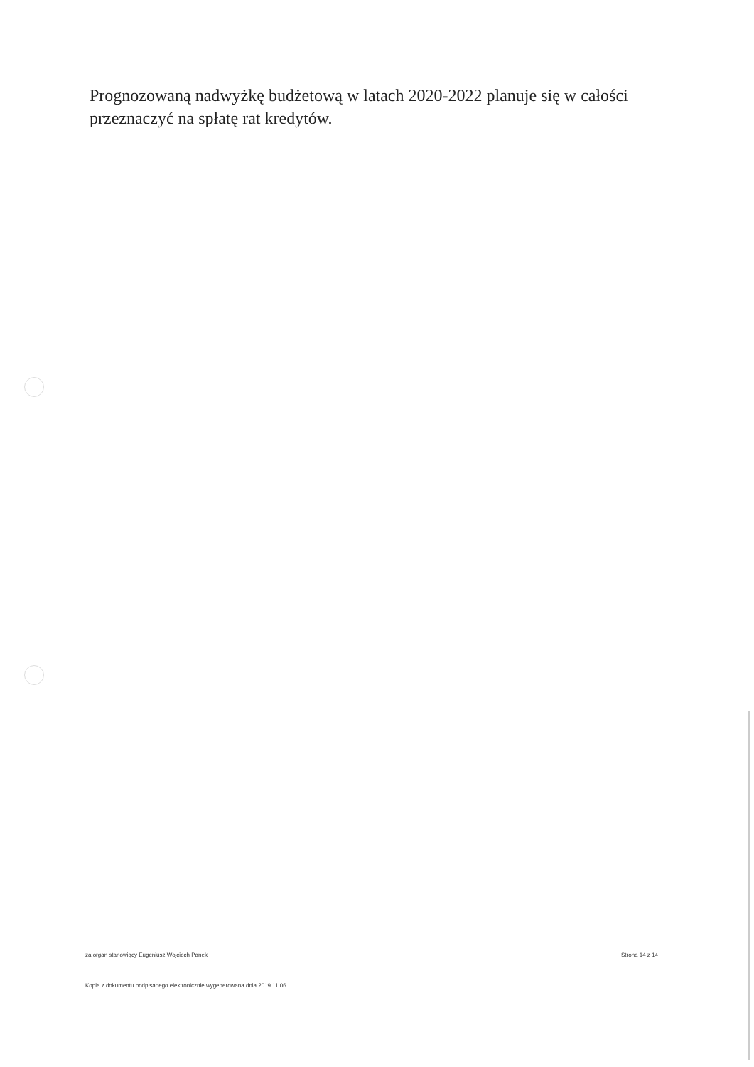Prognozowaną nadwyżkę budżetową w latach 2020-2022 planuje się w całości przeznaczyć na spłatę rat kredytów.
za organ stanowiący Eugeniusz Wojciech Panek Strona 14 z 14
Kopia z dokumentu podpisanego elektronicznie wygenerowana dnia 2019.11.06